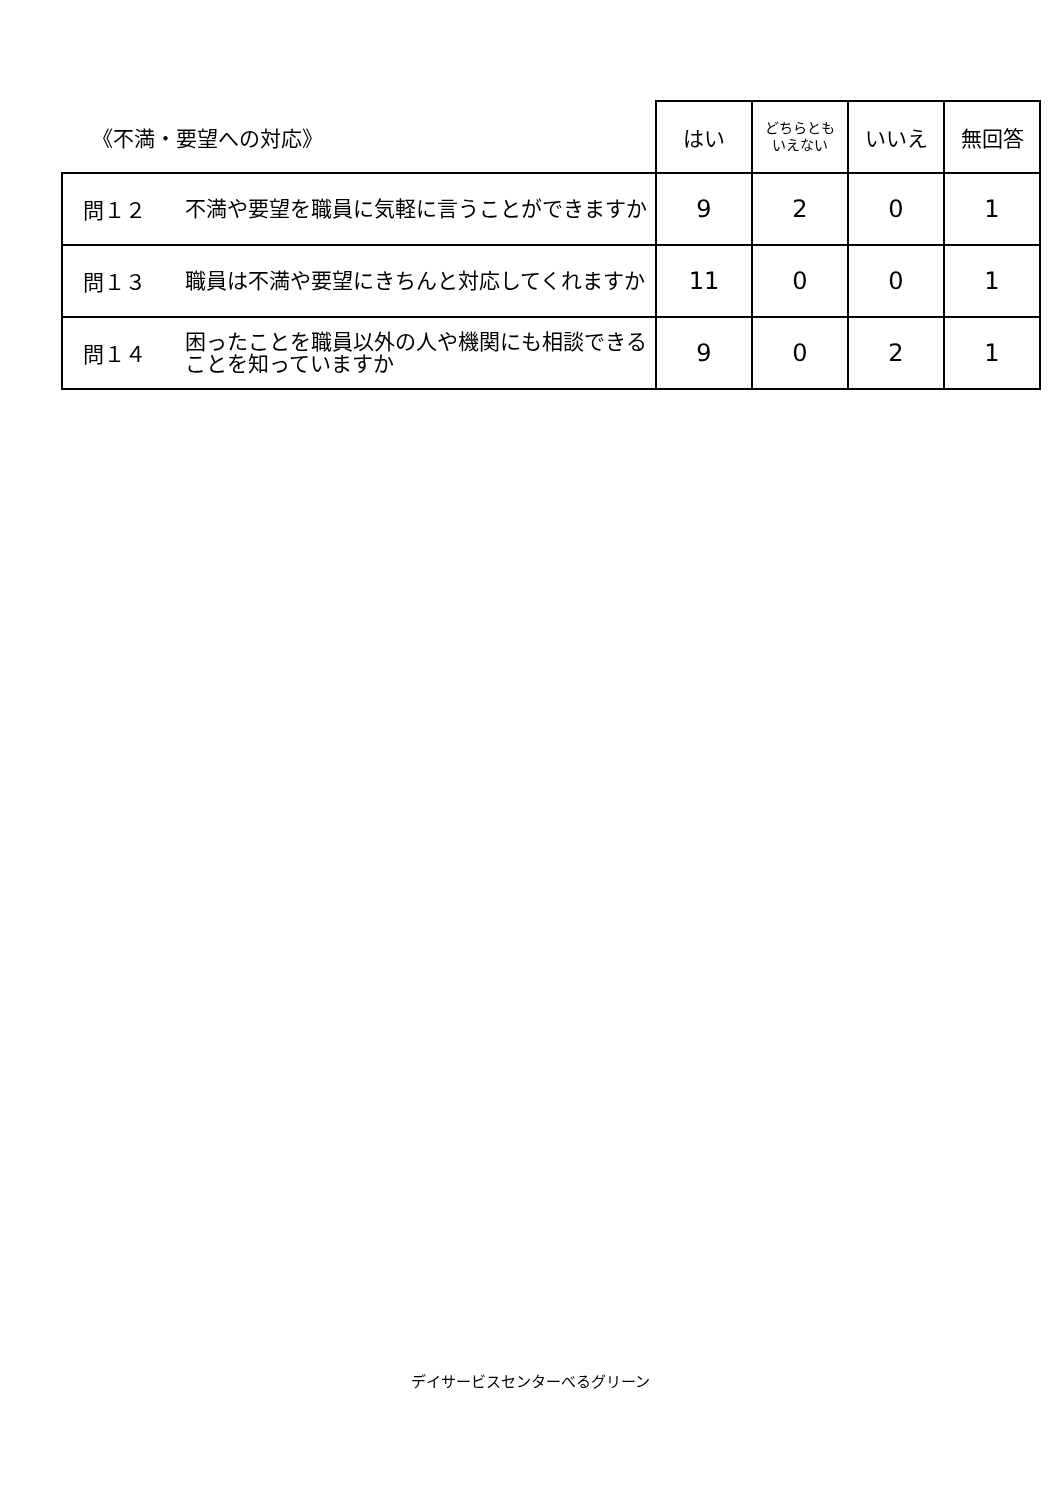| 《不満・要望への対応》 | | はい | どちらとも いえない | いいえ | 無回答 |
| --- | --- | --- | --- | --- | --- |
| 問１２ | 不満や要望を職員に気軽に言うことができますか | 9 | 2 | 0 | 1 |
| 問１３ | 職員は不満や要望にきちんと対応してくれますか | 11 | 0 | 0 | 1 |
| 問１４ | 困ったことを職員以外の人や機関にも相談できることを知っていますか | 9 | 0 | 2 | 1 |
デイサービスセンターべるグリーン